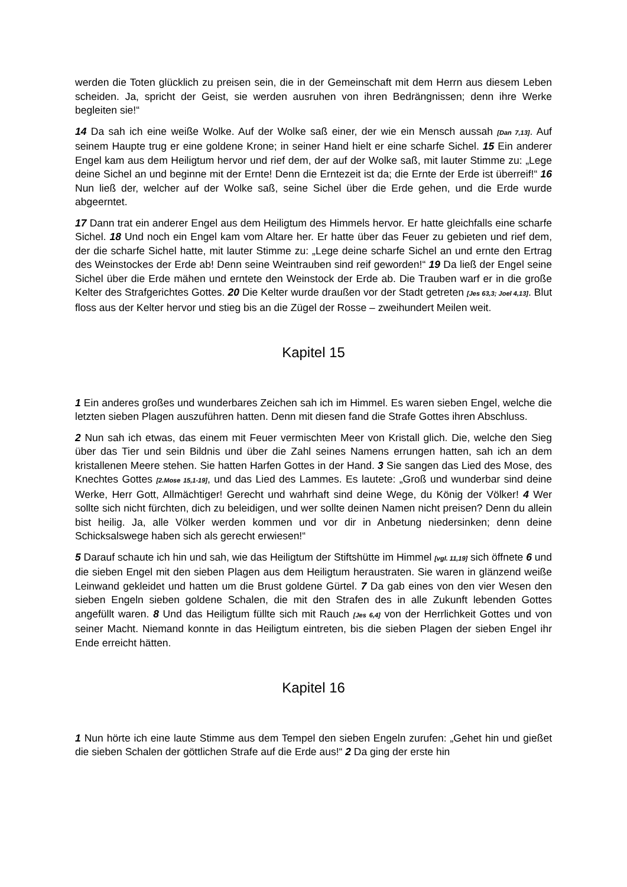werden die Toten glücklich zu preisen sein, die in der Gemeinschaft mit dem Herrn aus diesem Leben scheiden. Ja, spricht der Geist, sie werden ausruhen von ihren Bedrängnissen; denn ihre Werke begleiten sie!“
14 Da sah ich eine weiße Wolke. Auf der Wolke saß einer, der wie ein Mensch aussah [Dan 7,13]. Auf seinem Haupte trug er eine goldene Krone; in seiner Hand hielt er eine scharfe Sichel. 15 Ein anderer Engel kam aus dem Heiligtum hervor und rief dem, der auf der Wolke saß, mit lauter Stimme zu: „Lege deine Sichel an und beginne mit der Ernte! Denn die Erntezeit ist da; die Ernte der Erde ist überreif!“ 16 Nun ließ der, welcher auf der Wolke saß, seine Sichel über die Erde gehen, und die Erde wurde abgeerntet.
17 Dann trat ein anderer Engel aus dem Heiligtum des Himmels hervor. Er hatte gleichfalls eine scharfe Sichel. 18 Und noch ein Engel kam vom Altare her. Er hatte über das Feuer zu gebieten und rief dem, der die scharfe Sichel hatte, mit lauter Stimme zu: „Lege deine scharfe Sichel an und ernte den Ertrag des Weinstockes der Erde ab! Denn seine Weintrauben sind reif geworden!“ 19 Da ließ der Engel seine Sichel über die Erde mähen und erntete den Weinstock der Erde ab. Die Trauben warf er in die große Kelter des Strafgerichtes Gottes. 20 Die Kelter wurde draußen vor der Stadt getreten [Jes 63,3; Joel 4,13]. Blut floss aus der Kelter hervor und stieg bis an die Zügel der Rosse – zweihundert Meilen weit.
Kapitel 15
1 Ein anderes großes und wunderbares Zeichen sah ich im Himmel. Es waren sieben Engel, welche die letzten sieben Plagen auszuführen hatten. Denn mit diesen fand die Strafe Gottes ihren Abschluss.
2 Nun sah ich etwas, das einem mit Feuer vermischten Meer von Kristall glich. Die, welche den Sieg über das Tier und sein Bildnis und über die Zahl seines Namens errungen hatten, sah ich an dem kristallenen Meere stehen. Sie hatten Harfen Gottes in der Hand. 3 Sie sangen das Lied des Mose, des Knechtes Gottes [2.Mose 15,1-19], und das Lied des Lammes. Es lautete: „Groß und wunderbar sind deine Werke, Herr Gott, Allmächtiger! Gerecht und wahrhaft sind deine Wege, du König der Völker! 4 Wer sollte sich nicht fürchten, dich zu beleidigen, und wer sollte deinen Namen nicht preisen? Denn du allein bist heilig. Ja, alle Völker werden kommen und vor dir in Anbetung niedersinken; denn deine Schicksalswege haben sich als gerecht erwiesen!“
5 Darauf schaute ich hin und sah, wie das Heiligtum der Stiftshütte im Himmel [vgl. 11,19] sich öffnete 6 und die sieben Engel mit den sieben Plagen aus dem Heiligtum heraustraten. Sie waren in glänzend weiße Leinwand gekleidet und hatten um die Brust goldene Gürtel. 7 Da gab eines von den vier Wesen den sieben Engeln sieben goldene Schalen, die mit den Strafen des in alle Zukunft lebenden Gottes angefüllt waren. 8 Und das Heiligtum füllte sich mit Rauch [Jes 6,4] von der Herrlichkeit Gottes und von seiner Macht. Niemand konnte in das Heiligtum eintreten, bis die sieben Plagen der sieben Engel ihr Ende erreicht hätten.
Kapitel 16
1 Nun hörte ich eine laute Stimme aus dem Tempel den sieben Engeln zurufen: „Gehet hin und gießet die sieben Schalen der göttlichen Strafe auf die Erde aus!“ 2 Da ging der erste hin